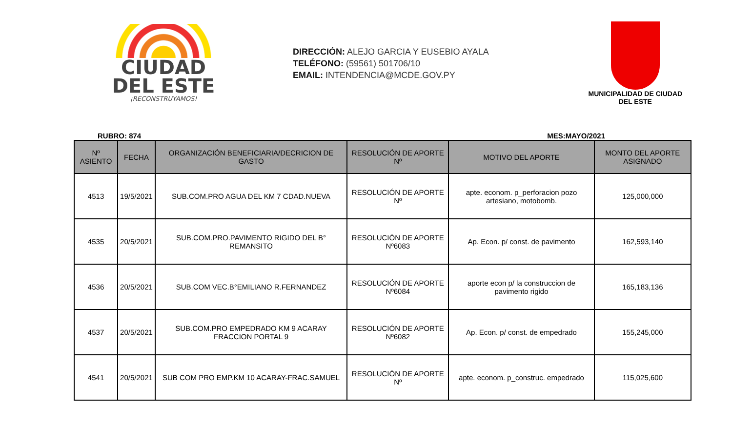CIUDAD
DEL ESTE
¡RECONSTRUYAMOS!
DIRECCIÓN: ALEJO GARCIA Y EUSEBIO AYALA
TELÉFONO: (59561) 501706/10
EMAIL: INTENDENCIA@MCDE.GOV.PY
MUNICIPALIDAD DE CIUDAD DEL ESTE
RUBRO: 874 MES:MAYO/2021
| Nº ASIENTO | FECHA | ORGANIZACIÓN BENEFICIARIA/DECRICION DE GASTO | RESOLUCIÓN DE APORTE Nº | MOTIVO DEL APORTE | MONTO DEL APORTE ASIGNADO |
| --- | --- | --- | --- | --- | --- |
| 4513 | 19/5/2021 | SUB.COM.PRO AGUA DEL KM 7 CDAD.NUEVA | RESOLUCIÓN DE APORTE Nº | apte. econom. p_perforacion pozo artesiano, motobomb. | 125,000,000 |
| 4535 | 20/5/2021 | SUB.COM.PRO.PAVIMENTO RIGIDO DEL B° REMANSITO | RESOLUCIÓN DE APORTE Nº6083 | Ap. Econ. p/ const. de pavimento | 162,593,140 |
| 4536 | 20/5/2021 | SUB.COM VEC.B°EMILIANO R.FERNANDEZ | RESOLUCIÓN DE APORTE Nº6084 | aporte econ p/ la construccion de pavimento rigido | 165,183,136 |
| 4537 | 20/5/2021 | SUB.COM.PRO EMPEDRADO KM 9 ACARAY FRACCION PORTAL 9 | RESOLUCIÓN DE APORTE Nº6082 | Ap. Econ. p/ const. de empedrado | 155,245,000 |
| 4541 | 20/5/2021 | SUB COM PRO EMP.KM 10 ACARAY-FRAC.SAMUEL | RESOLUCIÓN DE APORTE Nº | apte. econom. p_construc. empedrado | 115,025,600 |